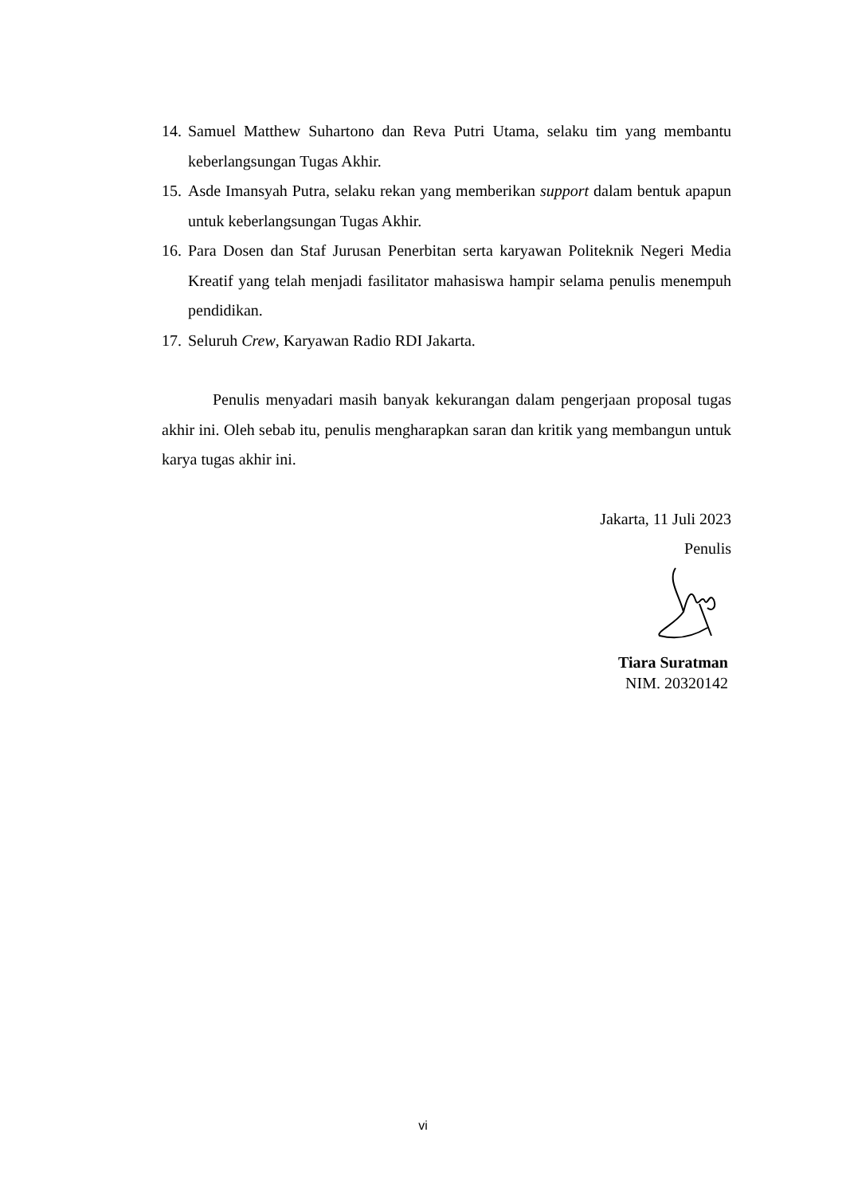14. Samuel Matthew Suhartono dan Reva Putri Utama, selaku tim yang membantu keberlangsungan Tugas Akhir.
15. Asde Imansyah Putra, selaku rekan yang memberikan support dalam bentuk apapun untuk keberlangsungan Tugas Akhir.
16. Para Dosen dan Staf Jurusan Penerbitan serta karyawan Politeknik Negeri Media Kreatif yang telah menjadi fasilitator mahasiswa hampir selama penulis menempuh pendidikan.
17. Seluruh Crew, Karyawan Radio RDI Jakarta.
Penulis menyadari masih banyak kekurangan dalam pengerjaan proposal tugas akhir ini. Oleh sebab itu, penulis mengharapkan saran dan kritik yang membangun untuk karya tugas akhir ini.
Jakarta, 11 Juli 2023
Penulis
Tiara Suratman
NIM. 20320142
vi